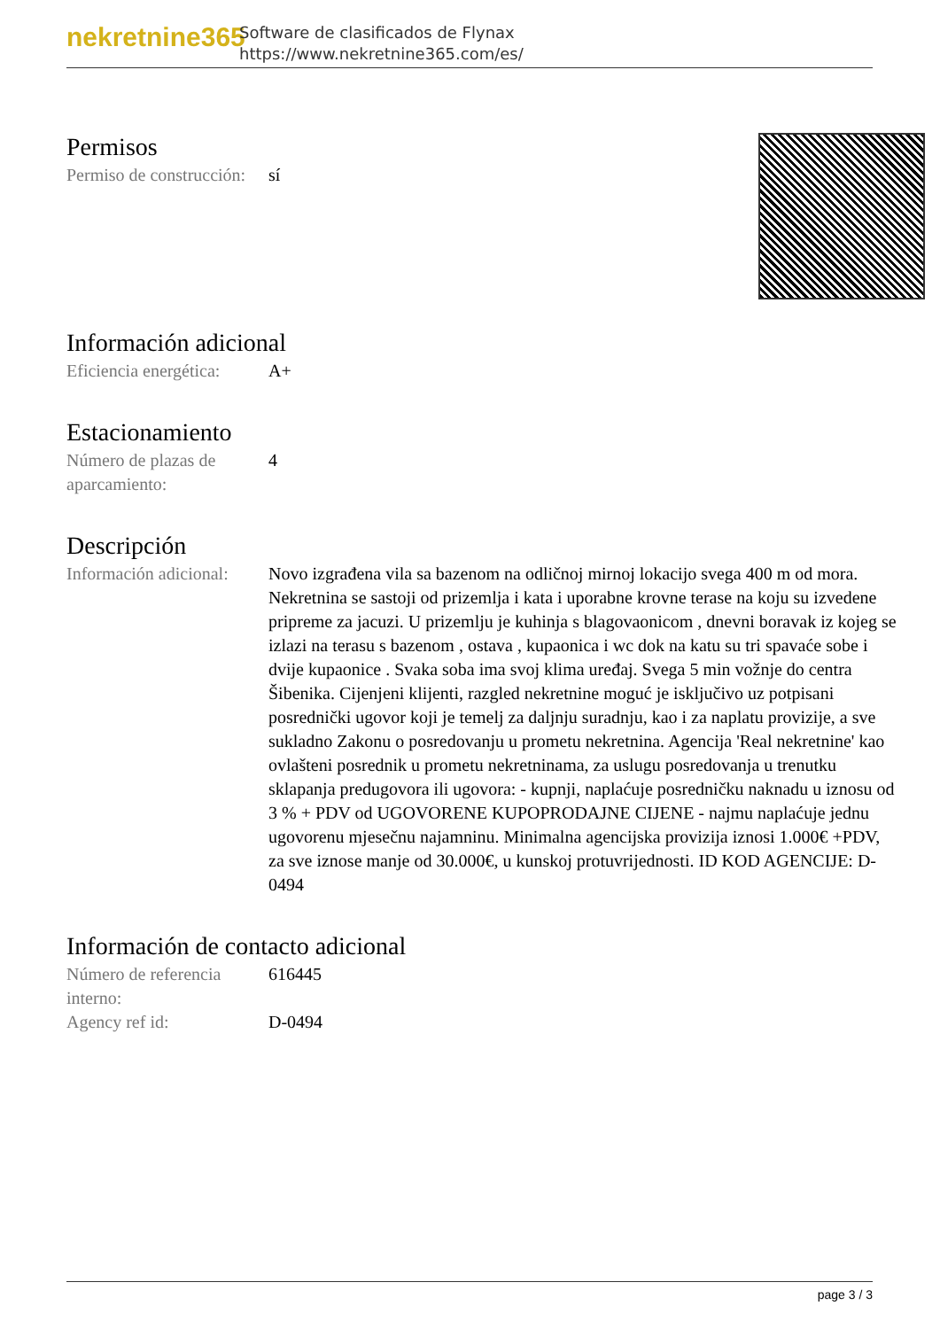nekretnine365
Software de clasificados de Flynax
https://www.nekretnine365.com/es/
Permisos
| Permiso de construcción: | sí |
Información adicional
| Eficiencia energética: | A+ |
Estacionamiento
| Número de plazas de aparcamiento: | 4 |
Descripción
| Información adicional: | Novo izgrađena vila sa bazenom na odličnoj mirnoj lokacijo svega 400 m od mora. Nekretnina se sastoji od prizemlja i kata i uporabne krovne terase na koju su izvedene pripreme za jacuzi. U prizemlju je kuhinja s blagovaonicom , dnevni boravak iz kojeg se izlazi na terasu s bazenom , ostava , kupaonica i wc dok na katu su tri spavaće sobe i dvije kupaonice . Svaka soba ima svoj klima uređaj. Svega 5 min vožnje do centra Šibenika. Cijenjeni klijenti, razgled nekretnine moguć je isključivo uz potpisani posrednički ugovor koji je temelj za daljnju suradnju, kao i za naplatu provizije, a sve sukladno Zakonu o posredovanju u prometu nekretnina. Agencija 'Real nekretnine' kao ovlašteni posrednik u prometu nekretninama, za uslugu posredovanja u trenutku sklapanja predugovora ili ugovora: - kupnji, naplaćuje posredničku naknadu u iznosu od 3 % + PDV od UGOVORENE KUPOPRODAJNE CIJENE - najmu naplaćuje jednu ugovorenu mjesečnu najamninu. Minimalna agencijska provizija iznosi 1.000€ +PDV, za sve iznose manje od 30.000€, u kunskoj protuvrijednosti. ID KOD AGENCIJE: D-0494 |
Información de contacto adicional
| Número de referencia interno: | 616445 |
| Agency ref id: | D-0494 |
page 3 / 3